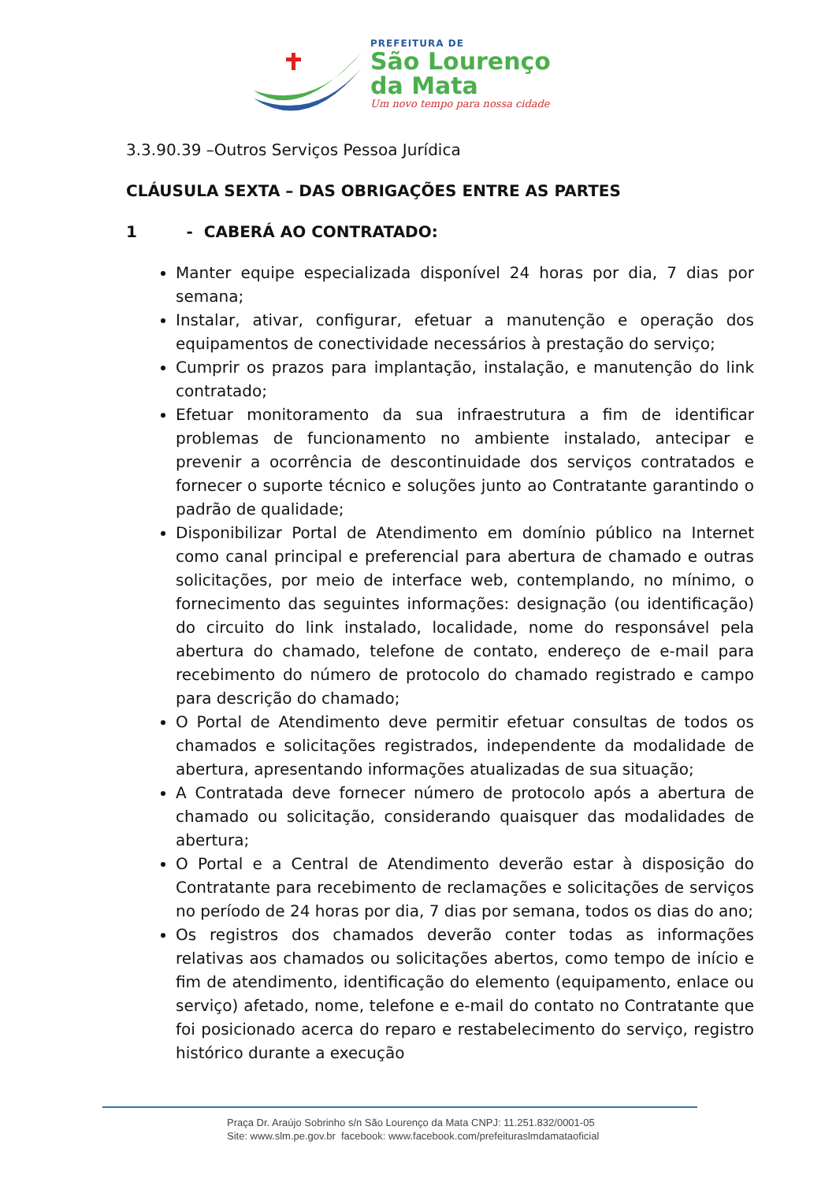PREFEITURA DE
São Lourenço
da Mata
Um novo tempo para nossa cidade
3.3.90.39 –Outros Serviços Pessoa Jurídica
CLÁUSULA SEXTA – DAS OBRIGAÇÕES ENTRE AS PARTES
1 - CABERÁ AO CONTRATADO:
Manter equipe especializada disponível 24 horas por dia, 7 dias por semana;
Instalar, ativar, configurar, efetuar a manutenção e operação dos equipamentos de conectividade necessários à prestação do serviço;
Cumprir os prazos para implantação, instalação, e manutenção do link contratado;
Efetuar monitoramento da sua infraestrutura a fim de identificar problemas de funcionamento no ambiente instalado, antecipar e prevenir a ocorrência de descontinuidade dos serviços contratados e fornecer o suporte técnico e soluções junto ao Contratante garantindo o padrão de qualidade;
Disponibilizar Portal de Atendimento em domínio público na Internet como canal principal e preferencial para abertura de chamado e outras solicitações, por meio de interface web, contemplando, no mínimo, o fornecimento das seguintes informações: designação (ou identificação) do circuito do link instalado, localidade, nome do responsável pela abertura do chamado, telefone de contato, endereço de e-mail para recebimento do número de protocolo do chamado registrado e campo para descrição do chamado;
O Portal de Atendimento deve permitir efetuar consultas de todos os chamados e solicitações registrados, independente da modalidade de abertura, apresentando informações atualizadas de sua situação;
A Contratada deve fornecer número de protocolo após a abertura de chamado ou solicitação, considerando quaisquer das modalidades de abertura;
O Portal e a Central de Atendimento deverão estar à disposição do Contratante para recebimento de reclamações e solicitações de serviços no período de 24 horas por dia, 7 dias por semana, todos os dias do ano;
Os registros dos chamados deverão conter todas as informações relativas aos chamados ou solicitações abertos, como tempo de início e fim de atendimento, identificação do elemento (equipamento, enlace ou serviço) afetado, nome, telefone e e-mail do contato no Contratante que foi posicionado acerca do reparo e restabelecimento do serviço, registro histórico durante a execução
Praça Dr. Araújo Sobrinho s/n São Lourenço da Mata CNPJ: 11.251.832/0001-05
Site: www.slm.pe.gov.br facebook: www.facebook.com/prefeituraslmdamataoficial